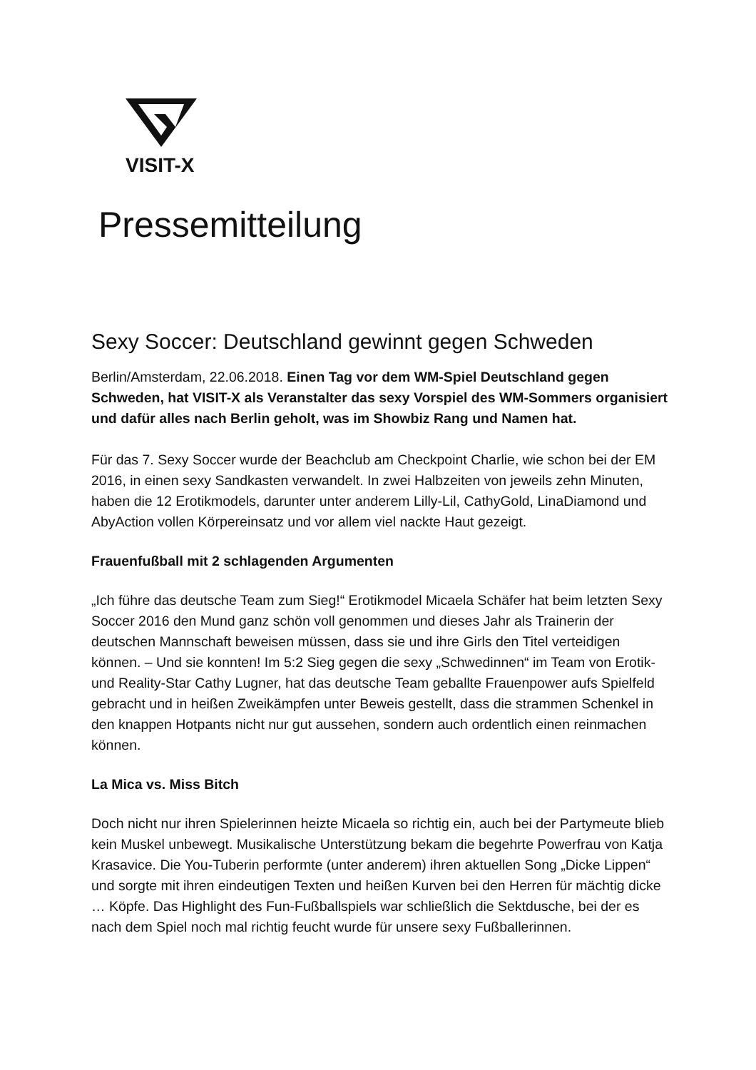VISIT-X
Pressemitteilung
Sexy Soccer: Deutschland gewinnt gegen Schweden
Berlin/Amsterdam, 22.06.2018. Einen Tag vor dem WM-Spiel Deutschland gegen Schweden, hat VISIT-X als Veranstalter das sexy Vorspiel des WM-Sommers organisiert und dafür alles nach Berlin geholt, was im Showbiz Rang und Namen hat.
Für das 7. Sexy Soccer wurde der Beachclub am Checkpoint Charlie, wie schon bei der EM 2016, in einen sexy Sandkasten verwandelt. In zwei Halbzeiten von jeweils zehn Minuten, haben die 12 Erotikmodels, darunter unter anderem Lilly-Lil, CathyGold, LinaDiamond und AbyAction vollen Körpereinsatz und vor allem viel nackte Haut gezeigt.
Frauenfußball mit 2 schlagenden Argumenten
„Ich führe das deutsche Team zum Sieg!“ Erotikmodel Micaela Schäfer hat beim letzten Sexy Soccer 2016 den Mund ganz schön voll genommen und dieses Jahr als Trainerin der deutschen Mannschaft beweisen müssen, dass sie und ihre Girls den Titel verteidigen können. – Und sie konnten! Im 5:2 Sieg gegen die sexy „Schwedinnen“ im Team von Erotik- und Reality-Star Cathy Lugner, hat das deutsche Team geballte Frauenpower aufs Spielfeld gebracht und in heißen Zweikämpfen unter Beweis gestellt, dass die strammen Schenkel in den knappen Hotpants nicht nur gut aussehen, sondern auch ordentlich einen reinmachen können.
La Mica vs. Miss Bitch
Doch nicht nur ihren Spielerinnen heizte Micaela so richtig ein, auch bei der Partymeute blieb kein Muskel unbewegt. Musikalische Unterstützung bekam die begehrte Powerfrau von Katja Krasavice. Die You-Tuberin performte (unter anderem) ihren aktuellen Song „Dicke Lippen“ und sorgte mit ihren eindeutigen Texten und heißen Kurven bei den Herren für mächtig dicke … Köpfe. Das Highlight des Fun-Fußballspiels war schließlich die Sektdusche, bei der es nach dem Spiel noch mal richtig feucht wurde für unsere sexy Fußballerinnen.